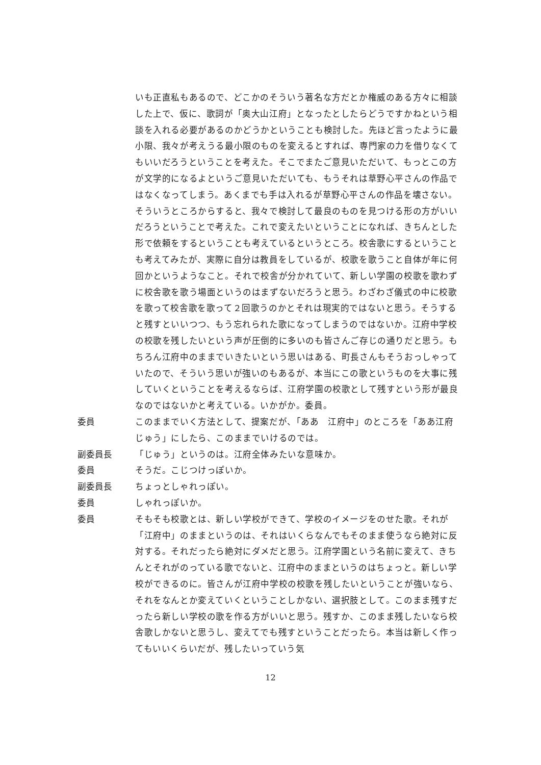いも正直私もあるので、どこかのそういう著名な方だとか権威のある方々に相談した上で、仮に、歌詞が「奥大山江府」となったとしたらどうですかねという相談を入れる必要があるのかどうかということも検討した。先ほど言ったように最小限、我々が考えうる最小限のものを変えるとすれば、専門家の力を借りなくてもいいだろうということを考えた。そこでまたご意見いただいて、もっとこの方が文学的になるよというご意見いただいても、もうそれは草野心平さんの作品ではなくなってしまう。あくまでも手は入れるが草野心平さんの作品を壊さない。そういうところからすると、我々で検討して最良のものを見つける形の方がいいだろうということで考えた。これで変えたいということになれば、きちんとした形で依頼をするということも考えているというところ。校舎歌にするということも考えてみたが、実際に自分は教員をしているが、校歌を歌うこと自体が年に何回かというようなこと。それで校舎が分かれていて、新しい学園の校歌を歌わずに校舎歌を歌う場面というのはまずないだろうと思う。わざわざ儀式の中に校歌を歌って校舎歌を歌って２回歌うのかとそれは現実的ではないと思う。そうすると残すといいつつ、もう忘れられた歌になってしまうのではないか。江府中学校の校歌を残したいという声が圧倒的に多いのも皆さんご存じの通りだと思う。もちろん江府中のままでいきたいという思いはある、町長さんもそうおっしゃっていたので、そういう思いが強いのもあるが、本当にこの歌というものを大事に残していくということを考えるならば、江府学園の校歌として残すという形が最良なのではないかと考えている。いかがか。委員。
委員 このままでいく方法として、提案だが、「ああ　江府中」のところを「ああ江府じゅう」にしたら、このままでいけるのでは。
副委員長 「じゅう」というのは。江府全体みたいな意味か。
委員 そうだ。こじつけっぽいか。
副委員長 ちょっとしゃれっぽい。
委員 しゃれっぽいか。
委員 そもそも校歌とは、新しい学校ができて、学校のイメージをのせた歌。それが「江府中」のままというのは、それはいくらなんでもそのまま使うなら絶対に反対する。それだったら絶対にダメだと思う。江府学園という名前に変えて、きちんとそれがのっている歌でないと、江府中のままというのはちょっと。新しい学校ができるのに。皆さんが江府中学校の校歌を残したいということが強いなら、それをなんとか変えていくということしかない、選択肢として。このまま残すだったら新しい学校の歌を作る方がいいと思う。残すか、このまま残したいなら校舎歌しかないと思うし、変えてでも残すということだったら。本当は新しく作ってもいいくらいだが、残したいっていう気
12